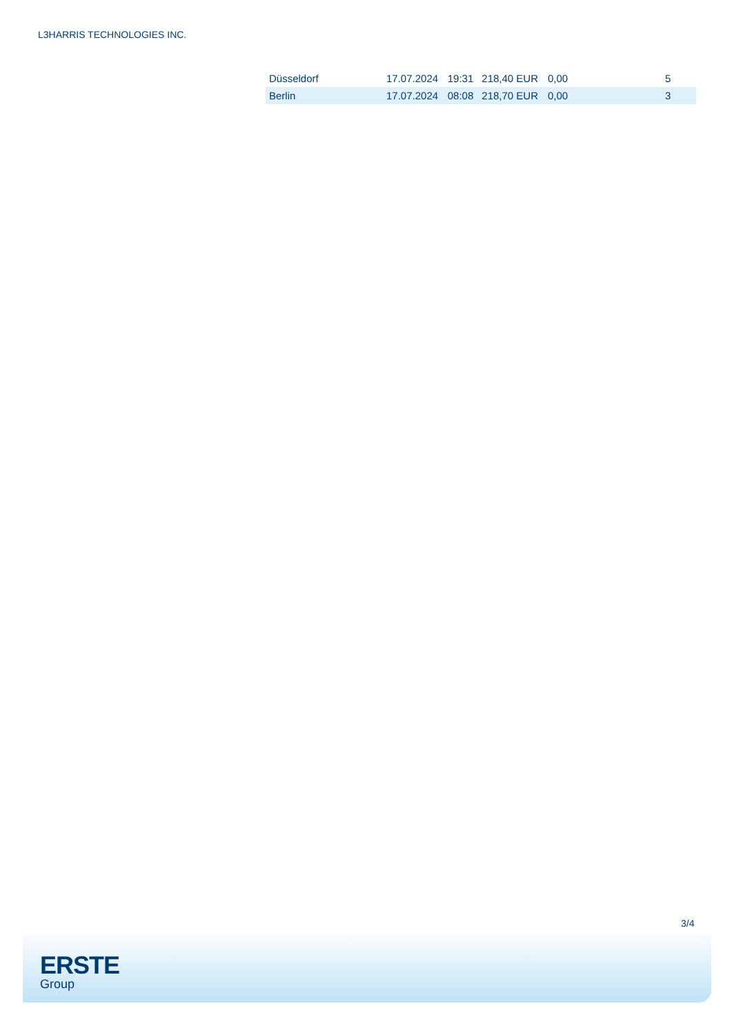L3HARRIS TECHNOLOGIES INC.
| Düsseldorf | 17.07.2024 | 19:31 | 218,40 EUR | 0,00 | 5 |
| Berlin | 17.07.2024 | 08:08 | 218,70 EUR | 0,00 | 3 |
3/4
ERSTE
Group